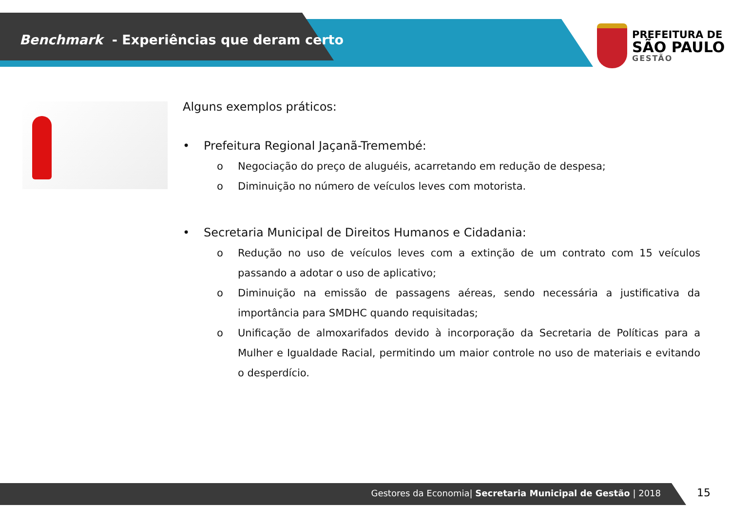Benchmark - Experiências que deram certo
PREFEITURA DE
SÃO PAULO
GESTÃO
Alguns exemplos práticos:
• Prefeitura Regional Jaçanã-Tremembé:
o Negociação do preço de aluguéis, acarretando em redução de despesa;
o Diminuição no número de veículos leves com motorista.
• Secretaria Municipal de Direitos Humanos e Cidadania:
o Redução no uso de veículos leves com a extinção de um contrato com 15 veículos passando a adotar o uso de aplicativo;
o Diminuição na emissão de passagens aéreas, sendo necessária a justificativa da importância para SMDHC quando requisitadas;
o Unificação de almoxarifados devido à incorporação da Secretaria de Políticas para a Mulher e Igualdade Racial, permitindo um maior controle no uso de materiais e evitando o desperdício.
Gestores da Economia| Secretaria Municipal de Gestão | 2018 15